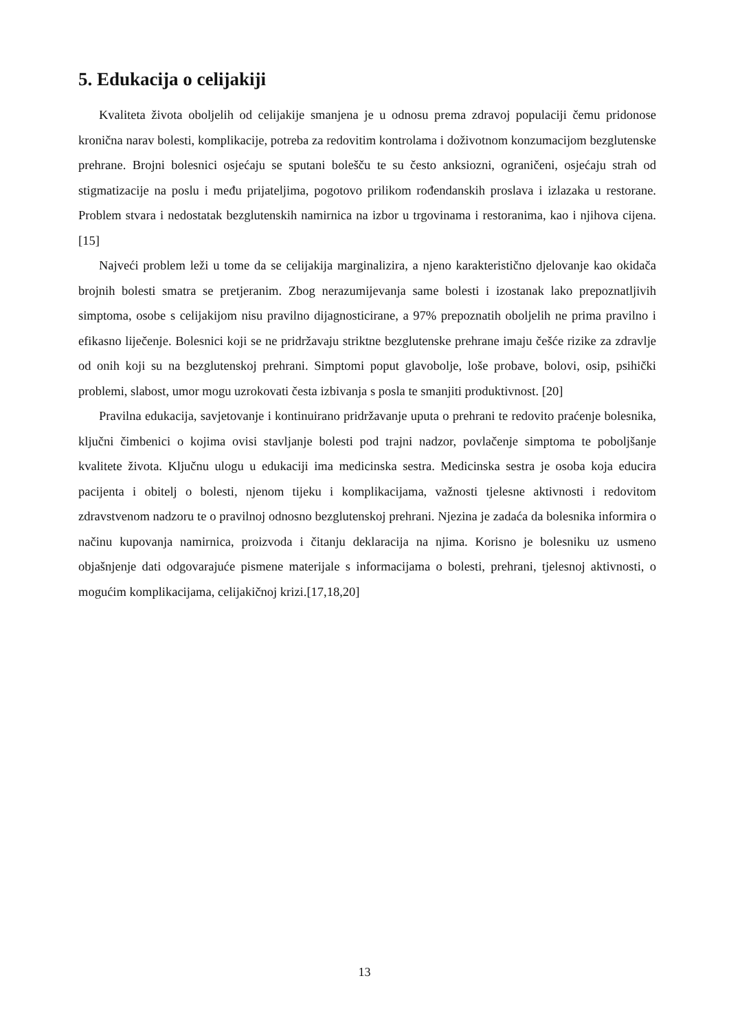5. Edukacija o celijakiji
Kvaliteta života oboljelih od celijakije smanjena je u odnosu prema zdravoj populaciji čemu pridonose kronična narav bolesti, komplikacije, potreba za redovitim kontrolama i doživotnom konzumacijom bezglutenske prehrane. Brojni bolesnici osjećaju se sputani bolešču te su često anksiozni, ograničeni, osjećaju strah od stigmatizacije na poslu i među prijateljima, pogotovo prilikom rođendanskih proslava i izlazaka u restorane. Problem stvara i nedostatak bezglutenskih namirnica na izbor u trgovinama i restoranima, kao i njihova cijena.[15]
Najveći problem leži u tome da se celijakija marginalizira, a njeno karakteristično djelovanje kao okidača brojnih bolesti smatra se pretjeranim. Zbog nerazumijevanja same bolesti i izostanak lako prepoznatljivih simptoma, osobe s celijakijom nisu pravilno dijagnosticirane, a 97% prepoznatih oboljelih ne prima pravilno i efikasno liječenje. Bolesnici koji se ne pridržavaju striktne bezglutenske prehrane imaju češće rizike za zdravlje od onih koji su na bezglutenskoj prehrani. Simptomi poput glavobolje, loše probave, bolovi, osip, psihički problemi, slabost, umor mogu uzrokovati česta izbivanja s posla te smanjiti produktivnost. [20]
Pravilna edukacija, savjetovanje i kontinuirano pridržavanje uputa o prehrani te redovito praćenje bolesnika, ključni čimbenici o kojima ovisi stavljanje bolesti pod trajni nadzor, povlačenje simptoma te poboljšanje kvalitete života. Ključnu ulogu u edukaciji ima medicinska sestra. Medicinska sestra je osoba koja educira pacijenta i obitelj o bolesti, njenom tijeku i komplikacijama, važnosti tjelesne aktivnosti i redovitom zdravstvenom nadzoru te o pravilnoj odnosno bezglutenskoj prehrani. Njezina je zadaća da bolesnika informira o načinu kupovanja namirnica, proizvoda i čitanju deklaracija na njima. Korisno je bolesniku uz usmeno objašnjenje dati odgovarajuće pismene materijale s informacijama o bolesti, prehrani, tjelesnoj aktivnosti, o mogućim komplikacijama, celijakičnoj krizi.[17,18,20]
13